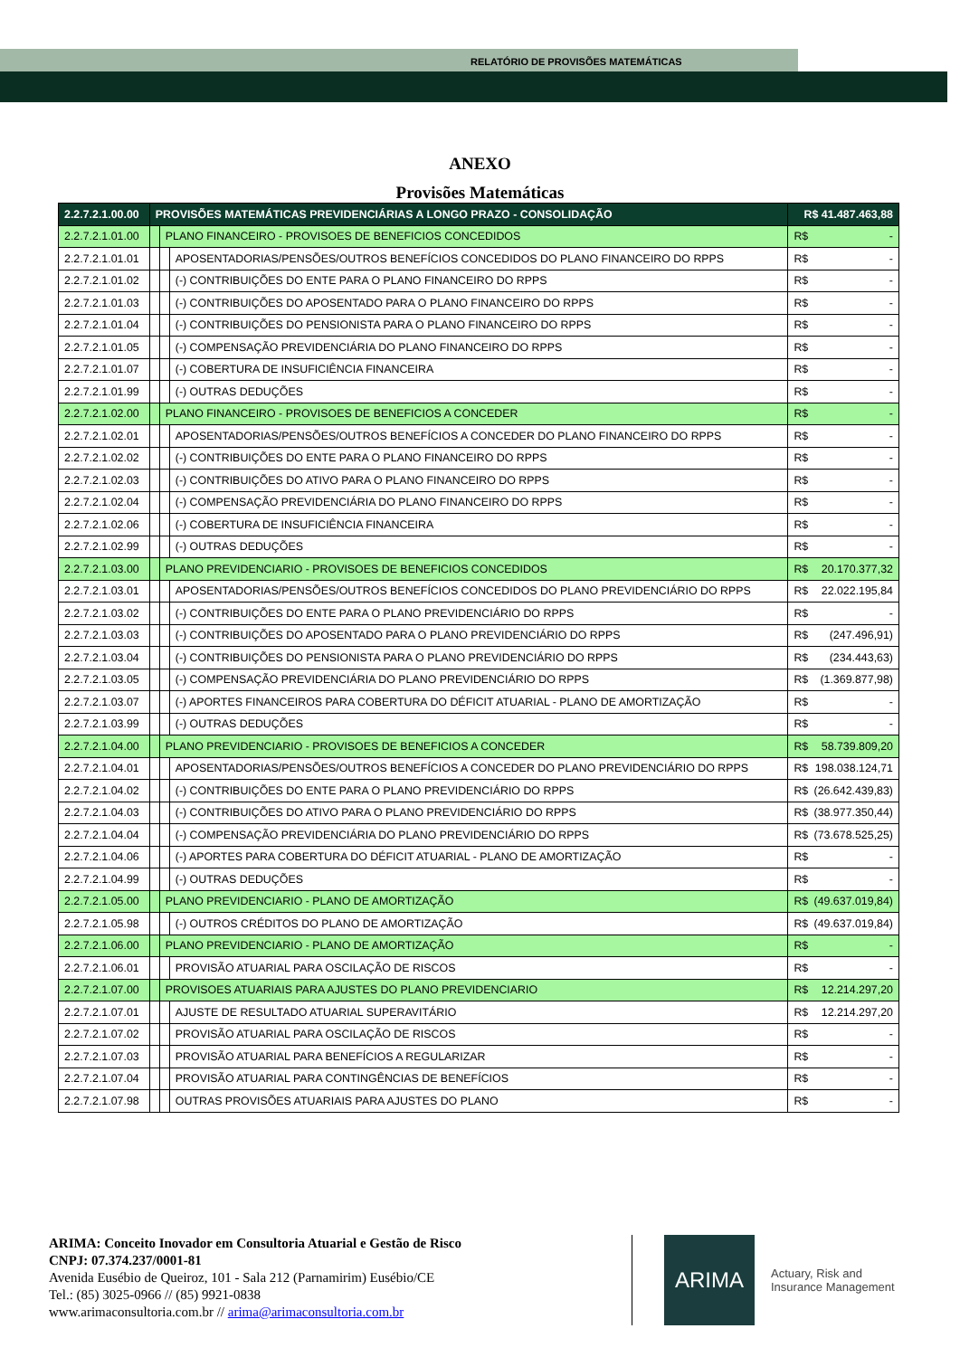RELATÓRIO DE PROVISÕES MATEMÁTICAS
ANEXO
Provisões Matemáticas
| 2.2.7.2.1.00.00 | PROVISÕES MATEMÁTICAS PREVIDENCIÁRIAS A LONGO PRAZO - CONSOLIDAÇÃO | | | R$ 41.487.463,88 |
| 2.2.7.2.1.01.00 | | PLANO FINANCEIRO - PROVISOES DE BENEFICIOS CONCEDIDOS | | R$ - |
| 2.2.7.2.1.01.01 | | | APOSENTADORIAS/PENSÕES/OUTROS BENEFÍCIOS CONCEDIDOS DO PLANO FINANCEIRO DO RPPS | R$ - |
| 2.2.7.2.1.01.02 | | | (-) CONTRIBUIÇÕES DO ENTE PARA O PLANO FINANCEIRO DO RPPS | R$ - |
| 2.2.7.2.1.01.03 | | | (-) CONTRIBUIÇÕES DO APOSENTADO PARA O PLANO FINANCEIRO DO RPPS | R$ - |
| 2.2.7.2.1.01.04 | | | (-) CONTRIBUIÇÕES DO PENSIONISTA PARA O PLANO FINANCEIRO DO RPPS | R$ - |
| 2.2.7.2.1.01.05 | | | (-) COMPENSAÇÃO PREVIDENCIÁRIA DO PLANO FINANCEIRO DO RPPS | R$ - |
| 2.2.7.2.1.01.07 | | | (-) COBERTURA DE INSUFICIÊNCIA FINANCEIRA | R$ - |
| 2.2.7.2.1.01.99 | | | (-) OUTRAS DEDUÇÕES | R$ - |
| 2.2.7.2.1.02.00 | | PLANO FINANCEIRO - PROVISOES DE BENEFICIOS A CONCEDER | | R$ - |
| 2.2.7.2.1.02.01 | | | APOSENTADORIAS/PENSÕES/OUTROS BENEFÍCIOS A CONCEDER DO PLANO FINANCEIRO DO RPPS | R$ - |
| 2.2.7.2.1.02.02 | | | (-) CONTRIBUIÇÕES DO ENTE PARA O PLANO FINANCEIRO DO RPPS | R$ - |
| 2.2.7.2.1.02.03 | | | (-) CONTRIBUIÇÕES DO ATIVO PARA O PLANO FINANCEIRO DO RPPS | R$ - |
| 2.2.7.2.1.02.04 | | | (-) COMPENSAÇÃO PREVIDENCIÁRIA DO PLANO FINANCEIRO DO RPPS | R$ - |
| 2.2.7.2.1.02.06 | | | (-) COBERTURA DE INSUFICIÊNCIA FINANCEIRA | R$ - |
| 2.2.7.2.1.02.99 | | | (-) OUTRAS DEDUÇÕES | R$ - |
| 2.2.7.2.1.03.00 | | PLANO PREVIDENCIARIO - PROVISOES DE BENEFICIOS CONCEDIDOS | | R$ 20.170.377,32 |
| 2.2.7.2.1.03.01 | | | APOSENTADORIAS/PENSÕES/OUTROS BENEFÍCIOS CONCEDIDOS DO PLANO PREVIDENCIÁRIO DO RPPS | R$ 22.022.195,84 |
| 2.2.7.2.1.03.02 | | | (-) CONTRIBUIÇÕES DO ENTE PARA O PLANO PREVIDENCIÁRIO DO RPPS | R$ - |
| 2.2.7.2.1.03.03 | | | (-) CONTRIBUIÇÕES DO APOSENTADO PARA O PLANO PREVIDENCIÁRIO DO RPPS | R$ (247.496,91) |
| 2.2.7.2.1.03.04 | | | (-) CONTRIBUIÇÕES DO PENSIONISTA PARA O PLANO PREVIDENCIÁRIO DO RPPS | R$ (234.443,63) |
| 2.2.7.2.1.03.05 | | | (-) COMPENSAÇÃO PREVIDENCIÁRIA DO PLANO PREVIDENCIÁRIO DO RPPS | R$ (1.369.877,98) |
| 2.2.7.2.1.03.07 | | | (-) APORTES FINANCEIROS PARA COBERTURA DO DÉFICIT ATUARIAL - PLANO DE AMORTIZAÇÃO | R$ - |
| 2.2.7.2.1.03.99 | | | (-) OUTRAS DEDUÇÕES | R$ - |
| 2.2.7.2.1.04.00 | | PLANO PREVIDENCIARIO - PROVISOES DE BENEFICIOS A CONCEDER | | R$ 58.739.809,20 |
| 2.2.7.2.1.04.01 | | | APOSENTADORIAS/PENSÕES/OUTROS BENEFÍCIOS A CONCEDER DO PLANO PREVIDENCIÁRIO DO RPPS | R$ 198.038.124,71 |
| 2.2.7.2.1.04.02 | | | (-) CONTRIBUIÇÕES DO ENTE PARA O PLANO PREVIDENCIÁRIO DO RPPS | R$ (26.642.439,83) |
| 2.2.7.2.1.04.03 | | | (-) CONTRIBUIÇÕES DO ATIVO PARA O PLANO PREVIDENCIÁRIO DO RPPS | R$ (38.977.350,44) |
| 2.2.7.2.1.04.04 | | | (-) COMPENSAÇÃO PREVIDENCIÁRIA DO PLANO PREVIDENCIÁRIO DO RPPS | R$ (73.678.525,25) |
| 2.2.7.2.1.04.06 | | | (-) APORTES PARA COBERTURA DO DÉFICIT ATUARIAL - PLANO DE AMORTIZAÇÃO | R$ - |
| 2.2.7.2.1.04.99 | | | (-) OUTRAS DEDUÇÕES | R$ - |
| 2.2.7.2.1.05.00 | | PLANO PREVIDENCIARIO - PLANO DE AMORTIZAÇÃO | | R$ (49.637.019,84) |
| 2.2.7.2.1.05.98 | | | (-) OUTROS CRÉDITOS DO PLANO DE AMORTIZAÇÃO | R$ (49.637.019,84) |
| 2.2.7.2.1.06.00 | | PLANO PREVIDENCIARIO - PLANO DE AMORTIZAÇÃO | | R$ - |
| 2.2.7.2.1.06.01 | | | PROVISÃO ATUARIAL PARA OSCILAÇÃO DE RISCOS | R$ - |
| 2.2.7.2.1.07.00 | | PROVISOES ATUARIAIS PARA AJUSTES DO PLANO PREVIDENCIARIO | | R$ 12.214.297,20 |
| 2.2.7.2.1.07.01 | | | AJUSTE DE RESULTADO ATUARIAL SUPERAVITÁRIO | R$ 12.214.297,20 |
| 2.2.7.2.1.07.02 | | | PROVISÃO ATUARIAL PARA OSCILAÇÃO DE RISCOS | R$ - |
| 2.2.7.2.1.07.03 | | | PROVISÃO ATUARIAL PARA BENEFÍCIOS A REGULARIZAR | R$ - |
| 2.2.7.2.1.07.04 | | | PROVISÃO ATUARIAL PARA CONTINGÊNCIAS DE BENEFÍCIOS | R$ - |
| 2.2.7.2.1.07.98 | | | OUTRAS PROVISÕES ATUARIAIS PARA AJUSTES DO PLANO | R$ - |
ARIMA: Conceito Inovador em Consultoria Atuarial e Gestão de Risco
CNPJ: 07.374.237/0001-81
Avenida Eusébio de Queiroz, 101 - Sala 212 (Parnamirim) Eusébio/CE
Tel.: (85) 3025-0966 // (85) 9921-0838
www.arimaconsultoria.com.br // arima@arimaconsultoria.com.br
ARIMA
Actuary, Risk and
Insurance Management